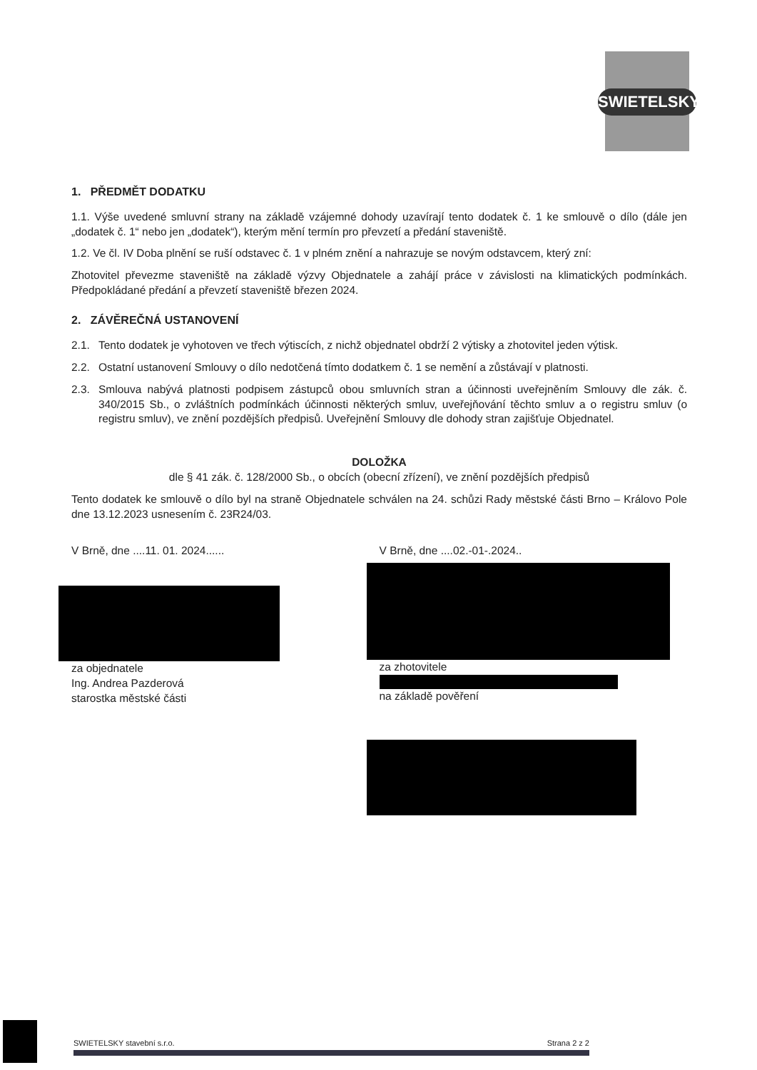SWIETELSKY
1. PŘEDMĚT DODATKU
1.1. Výše uvedené smluvní strany na základě vzájemné dohody uzavírají tento dodatek č. 1 ke smlouvě o dílo (dále jen „dodatek č. 1“ nebo jen „dodatek“), kterým mění termín pro převzetí a předání staveniště.
1.2. Ve čl. IV Doba plnění se ruší odstavec č. 1 v plném znění a nahrazuje se novým odstavcem, který zní:
Zhotovitel převezme staveniště na základě výzvy Objednatele a zahájí práce v závislosti na klimatických podmínkách. Předpokládané předání a převzetí staveniště březen 2024.
2. ZÁVĚREČNÁ USTANOVENÍ
2.1. Tento dodatek je vyhotoven ve třech výtiscích, z nichž objednatel obdrží 2 výtisky a zhotovitel jeden výtisk.
2.2. Ostatní ustanovení Smlouvy o dílo nedotčená tímto dodatkem č. 1 se nemění a zůstávají v platnosti.
2.3. Smlouva nabývá platnosti podpisem zástupců obou smluvních stran a účinnosti uveřejněním Smlouvy dle zák. č. 340/2015 Sb., o zvláštních podmínkách účinnosti některých smluv, uveřejňování těchto smluv a o registru smluv (o registru smluv), ve znění pozdějších předpisů. Uveřejnění Smlouvy dle dohody stran zajišťuje Objednatel.
DOLOŽKA
dle § 41 zák. č. 128/2000 Sb., o obcích (obecní zřízení), ve znění pozdějších předpisů
Tento dodatek ke smlouvě o dílo byl na straně Objednatele schválen na 24. schůzi Rady městské části Brno – Královo Pole dne 13.12.2023 usnesením č. 23R24/03.
V Brně, dne ....11. 01. 2024......
za objednatele
Ing. Andrea Pazderová
starostka městské části
V Brně, dne ....02.-01-.2024..
za zhotovitele
na základě pověření
SWIETELSKY stavební s.r.o. Strana 2 z 2